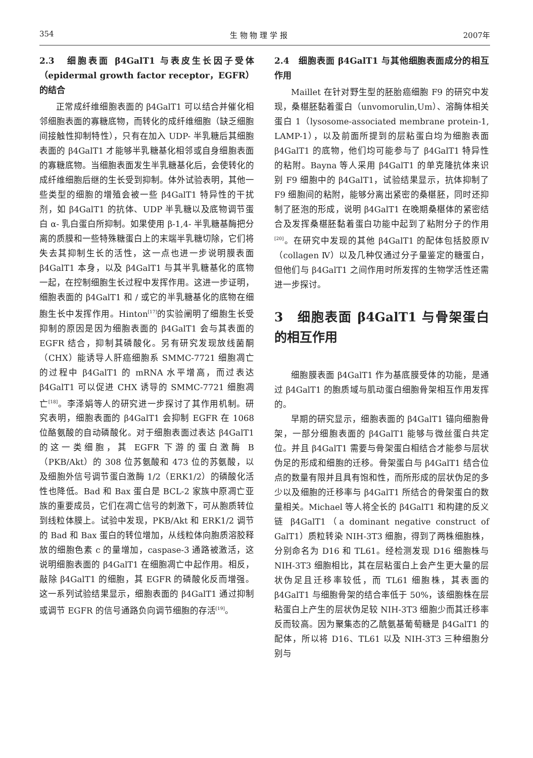354 生 物 物 理 学 报 2007年
2.3　细胞表面 β4GalT1 与表皮生长因子受体（epidermal growth factor receptor，EGFR）的结合
正常成纤维细胞表面的 β4GalT1 可以结合并催化相邻细胞表面的寡糖底物，而转化的成纤维细胞（缺乏细胞间接触性抑制特性），只有在加入 UDP- 半乳糖后其细胞表面的 β4GalT1 才能够半乳糖基化相邻或自身细胞表面的寡糖底物。当细胞表面发生半乳糖基化后，会使转化的成纤维细胞后继的生长受到抑制。体外试验表明，其他一些类型的细胞的增殖会被一些 β4GalT1 特异性的干扰剂，如 β4GalT1 的抗体、UDP 半乳糖以及底物调节蛋白 α- 乳白蛋白所抑制。如果使用 β-1,4- 半乳糖基酶把分离的质膜和一些特殊糖蛋白上的末端半乳糖切除，它们将失去其抑制生长的活性，这一点也进一步说明膜表面 β4GalT1 本身，以及 β4GalT1 与其半乳糖基化的底物一起，在控制细胞生长过程中发挥作用。这进一步证明，细胞表面的 β4GalT1 和 / 或它的半乳糖基化的底物在细胞生长中发挥作用。Hinton<sup>[17]</sup>的实验阐明了细胞生长受抑制的原因是因为细胞表面的 β4GalT1 会与其表面的 EGFR 结合，抑制其磷酸化。另有研究发现放线菌酮（CHX）能诱导人肝癌细胞系 SMMC-7721 细胞凋亡的过程中 β4GalT1 的 mRNA 水平增高，而过表达 β4GalT1 可以促进 CHX 诱导的 SMMC-7721 细胞凋亡<sup>[18]</sup>。李泽娟等人的研究进一步探讨了其作用机制。研究表明，细胞表面的 β4GalT1 会抑制 EGFR 在 1068 位酪氨酸的自动磷酸化。对于细胞表面过表达 β4GalT1 的这一类细胞，其 EGFR 下游的蛋白激酶 B（PKB/Akt）的 308 位苏氨酸和 473 位的苏氨酸，以及细胞外信号调节蛋白激酶 1/2（ERK1/2）的磷酸化活性也降低。Bad 和 Bax 蛋白是 BCL-2 家族中原凋亡亚族的重要成员，它们在凋亡信号的刺激下，可从胞质转位到线粒体膜上。试验中发现，PKB/Akt 和 ERK1/2 调节的 Bad 和 Bax 蛋白的转位增加，从线粒体向胞质溶胶释放的细胞色素 c 的量增加，caspase-3 通路被激活，这说明细胞表面的 β4GalT1 在细胞凋亡中起作用。相反，敲除 β4GalT1 的细胞，其 EGFR 的磷酸化反而增强。这一系列试验结果显示，细胞表面的 β4GalT1 通过抑制或调节 EGFR 的信号通路负向调节细胞的存活<sup>[19]</sup>。
2.4　细胞表面 β4GalT1 与其他细胞表面成分的相互作用
Maillet 在针对野生型的胚胎癌细胞 F9 的研究中发现，桑椹胚黏着蛋白（unvomorulin,Um）、溶酶体相关蛋白 1（lysosome-associated membrane protein-1, LAMP-1），以及前面所提到的层粘蛋白均为细胞表面 β4GalT1 的底物，他们均可能参与了 β4GalT1 特异性的粘附。Bayna 等人采用 β4GalT1 的单克隆抗体来识别 F9 细胞中的 β4GalT1，试验结果显示，抗体抑制了 F9 细胞间的粘附，能够分离出紧密的桑椹胚，同时还抑制了胚泡的形成，说明 β4GalT1 在晚期桑椹体的紧密结合及发挥桑椹胚黏着蛋白功能中起到了粘附分子的作用<sup>[20]</sup>。在研究中发现的其他 β4GalT1 的配体包括胶原Ⅳ（collagen Ⅳ）以及几种仅通过分子量鉴定的糖蛋白，但他们与 β4GalT1 之间作用时所发挥的生物学活性还需进一步探讨。
3　细胞表面 β4GalT1 与骨架蛋白的相互作用
细胞膜表面 β4GalT1 作为基底膜受体的功能，是通过 β4GalT1 的胞质域与肌动蛋白细胞骨架相互作用发挥的。
早期的研究显示，细胞表面的 β4GalT1 锚向细胞骨架，一部分细胞表面的 β4GalT1 能够与微丝蛋白共定位。并且 β4GalT1 需要与骨架蛋白相结合才能参与层状伪足的形成和细胞的迁移。骨架蛋白与 β4GalT1 结合位点的数量有限并且具有饱和性，而所形成的层状伪足的多少以及细胞的迁移率与 β4GalT1 所结合的骨架蛋白的数量相关。Michael 等人将全长的 β4GalT1 和构建的反义链 β4GalT1（a dominant negative construct of GalT1）质粒转染 NIH-3T3 细胞，得到了两株细胞株，分别命名为 D16 和 TL61。经检测发现 D16 细胞株与 NIH-3T3 细胞相比，其在层粘蛋白上会产生更大量的层状伪足且迁移率较低，而 TL61 细胞株，其表面的 β4GalT1 与细胞骨架的结合率低于 50%，该细胞株在层粘蛋白上产生的层状伪足较 NIH-3T3 细胞少而其迁移率反而较高。因为聚集态的乙酰氨基葡萄糖是 β4GalT1 的配体，所以将 D16、TL61 以及 NIH-3T3 三种细胞分别与